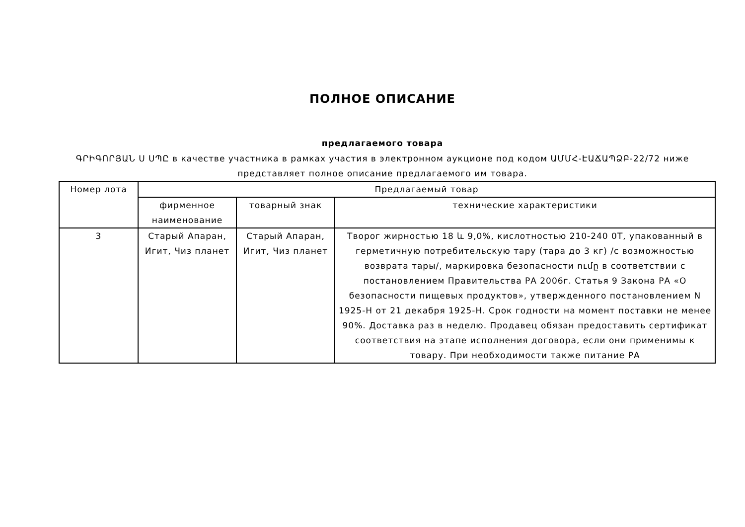ПОЛНОЕ ОПИСАНИЕ
предлагаемого товара
ԳՐԻԳՈՐՅԱՆ Ս ՍՊԸ в качестве участника в рамках участия в электронном аукционе под кодом ԱՄՄՀ-ԷԱՃԱՊՁԲ-22/72 ниже представляет полное описание предлагаемого им товара.
| Номер лота | Предлагаемый товар | | |
| --- | --- | --- | --- |
| | фирменное наименование | товарный знак | технические характеристики |
| 3 | Старый Апаран, Игит, Чиз планет | Старый Апаран, Игит, Чиз планет | Творог жирностью 18 և 9,0%, кислотностью 210-240 0Т, упакованный в герметичную потребительскую тару (тара до 3 кг) /с возможностью возврата тары/, маркировка безопасности ումը в соответствии с постановлением Правительства РА 2006г. Статья 9 Закона РА «О безопасности пищевых продуктов», утвержденного постановлением N 1925-Н от 21 декабря 1925-Н. Срок годности на момент поставки не менее 90%. Доставка раз в неделю. Продавец обязан предоставить сертификат соответствия на этапе исполнения договора, если они применимы к товару. При необходимости также питание РА |